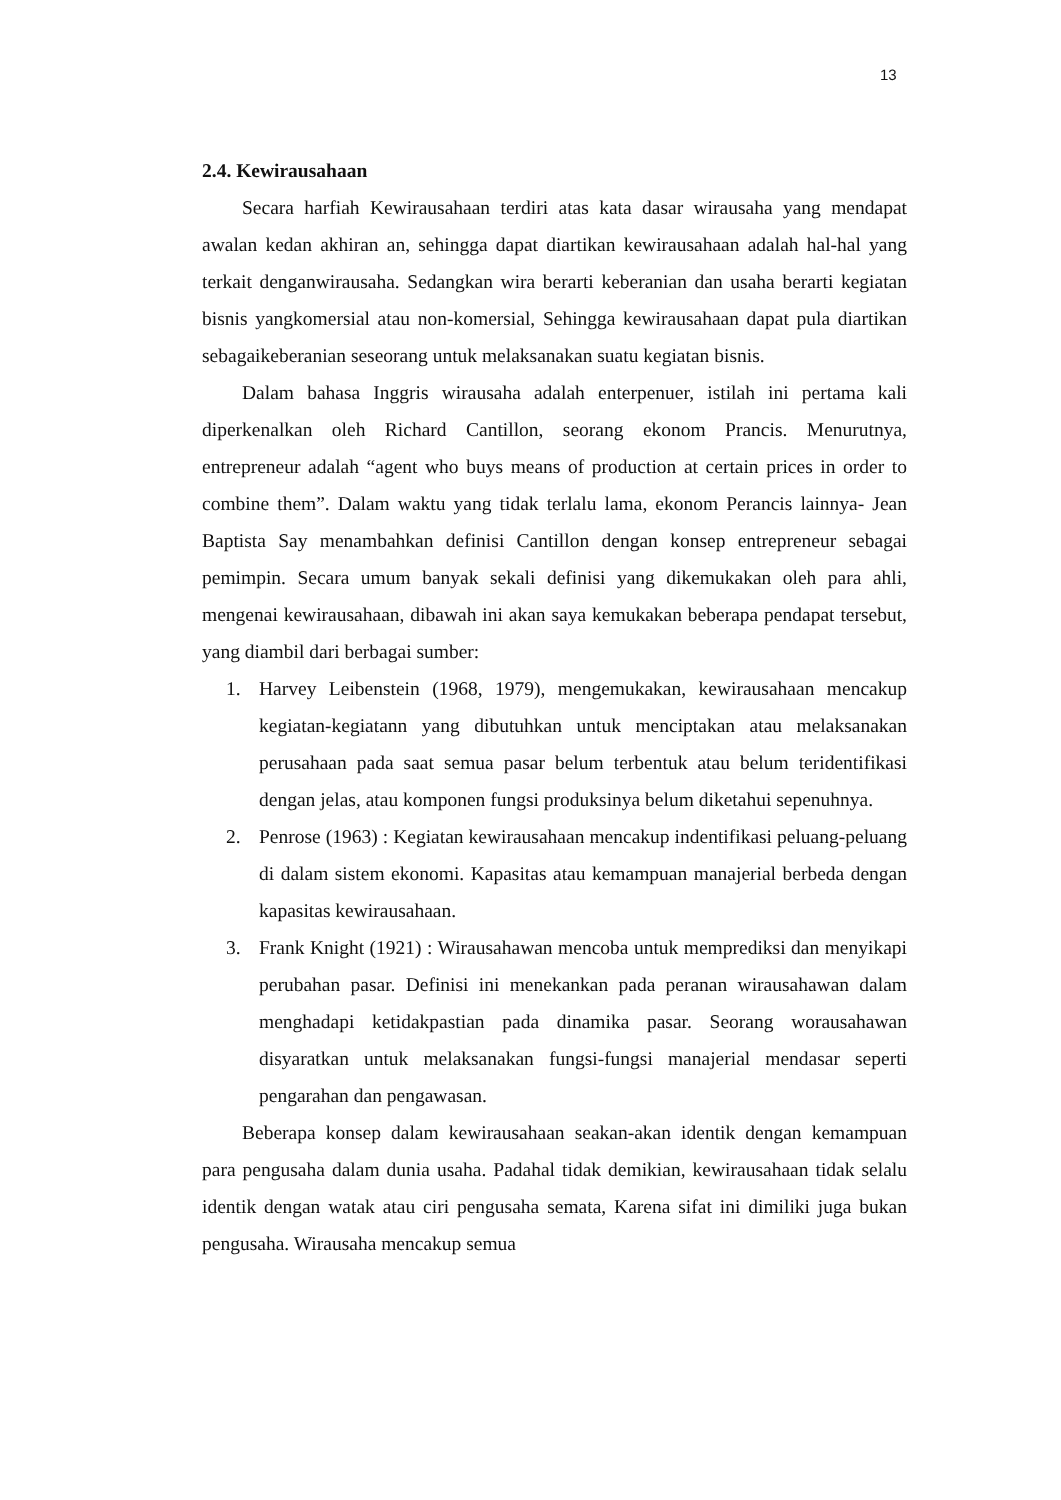13
2.4. Kewirausahaan
Secara harfiah Kewirausahaan terdiri atas kata dasar wirausaha yang mendapat awalan kedan akhiran an, sehingga dapat diartikan kewirausahaan adalah hal-hal yang terkait denganwirausaha. Sedangkan wira berarti keberanian dan usaha berarti kegiatan bisnis yangkomersial atau non-komersial, Sehingga kewirausahaan dapat pula diartikan sebagaikeberanian seseorang untuk melaksanakan suatu kegiatan bisnis.
Dalam bahasa Inggris wirausaha adalah enterpenuer, istilah ini pertama kali diperkenalkan oleh Richard Cantillon, seorang ekonom Prancis. Menurutnya, entrepreneur adalah “agent who buys means of production at certain prices in order to combine them”. Dalam waktu yang tidak terlalu lama, ekonom Perancis lainnya- Jean Baptista Say menambahkan definisi Cantillon dengan konsep entrepreneur sebagai pemimpin. Secara umum banyak sekali definisi yang dikemukakan oleh para ahli, mengenai kewirausahaan, dibawah ini akan saya kemukakan beberapa pendapat tersebut, yang diambil dari berbagai sumber:
1. Harvey Leibenstein (1968, 1979), mengemukakan, kewirausahaan mencakup kegiatan-kegiatann yang dibutuhkan untuk menciptakan atau melaksanakan perusahaan pada saat semua pasar belum terbentuk atau belum teridentifikasi dengan jelas, atau komponen fungsi produksinya belum diketahui sepenuhnya.
2. Penrose (1963) : Kegiatan kewirausahaan mencakup indentifikasi peluang-peluang di dalam sistem ekonomi. Kapasitas atau kemampuan manajerial berbeda dengan kapasitas kewirausahaan.
3. Frank Knight (1921) : Wirausahawan mencoba untuk memprediksi dan menyikapi perubahan pasar. Definisi ini menekankan pada peranan wirausahawan dalam menghadapi ketidakpastian pada dinamika pasar. Seorang worausahawan disyaratkan untuk melaksanakan fungsi-fungsi manajerial mendasar seperti pengarahan dan pengawasan.
Beberapa konsep dalam kewirausahaan seakan-akan identik dengan kemampuan para pengusaha dalam dunia usaha. Padahal tidak demikian, kewirausahaan tidak selalu identik dengan watak atau ciri pengusaha semata, Karena sifat ini dimiliki juga bukan pengusaha. Wirausaha mencakup semua